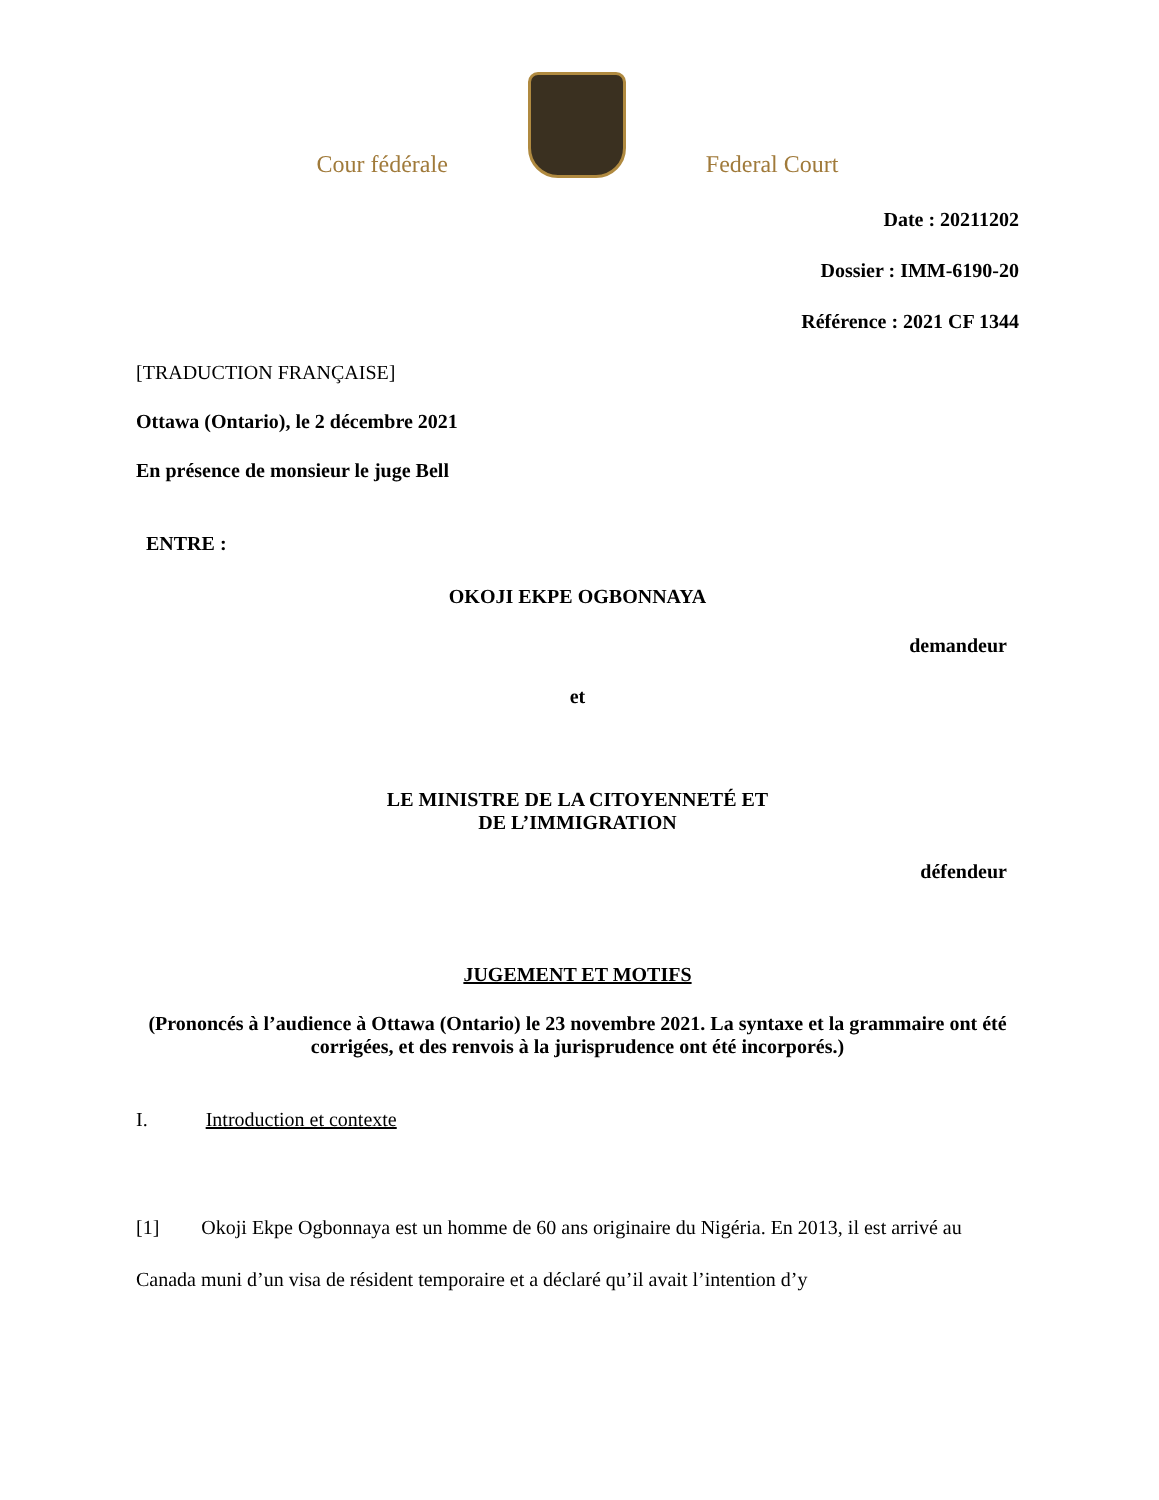Cour fédérale
Federal Court
Date : 20211202
Dossier : IMM-6190-20
Référence : 2021 CF 1344
[TRADUCTION FRANÇAISE]
Ottawa (Ontario), le 2 décembre 2021
En présence de monsieur le juge Bell
ENTRE :
OKOJI EKPE OGBONNAYA
demandeur
et
LE MINISTRE DE LA CITOYENNETÉ ET
DE L’IMMIGRATION
défendeur
JUGEMENT ET MOTIFS
(Prononcés à l’audience à Ottawa (Ontario) le 23 novembre 2021. La syntaxe et la grammaire ont été corrigées, et des renvois à la jurisprudence ont été incorporés.)
I. Introduction et contexte
[1] Okoji Ekpe Ogbonnaya est un homme de 60 ans originaire du Nigéria. En 2013, il est arrivé au Canada muni d’un visa de résident temporaire et a déclaré qu’il avait l’intention d’y